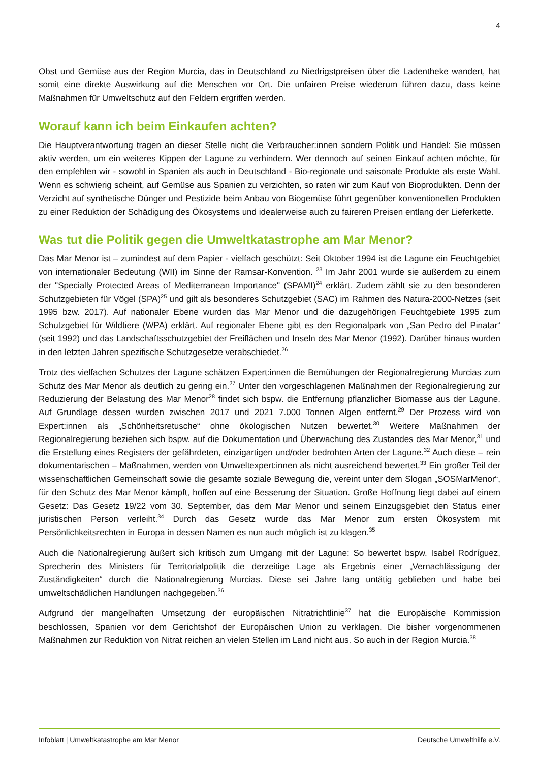4
Obst und Gemüse aus der Region Murcia, das in Deutschland zu Niedrigstpreisen über die Ladentheke wandert, hat somit eine direkte Auswirkung auf die Menschen vor Ort. Die unfairen Preise wiederum führen dazu, dass keine Maßnahmen für Umweltschutz auf den Feldern ergriffen werden.
Worauf kann ich beim Einkaufen achten?
Die Hauptverantwortung tragen an dieser Stelle nicht die Verbraucher:innen sondern Politik und Handel: Sie müssen aktiv werden, um ein weiteres Kippen der Lagune zu verhindern. Wer dennoch auf seinen Einkauf achten möchte, für den empfehlen wir - sowohl in Spanien als auch in Deutschland - Bio-regionale und saisonale Produkte als erste Wahl. Wenn es schwierig scheint, auf Gemüse aus Spanien zu verzichten, so raten wir zum Kauf von Bioprodukten. Denn der Verzicht auf synthetische Dünger und Pestizide beim Anbau von Biogemüse führt gegenüber konventionellen Produkten zu einer Reduktion der Schädigung des Ökosystems und idealerweise auch zu faireren Preisen entlang der Lieferkette.
Was tut die Politik gegen die Umweltkatastrophe am Mar Menor?
Das Mar Menor ist – zumindest auf dem Papier - vielfach geschützt: Seit Oktober 1994 ist die Lagune ein Feuchtgebiet von internationaler Bedeutung (WII) im Sinne der Ramsar-Konvention. <sup>23</sup> Im Jahr 2001 wurde sie außerdem zu einem der "Specially Protected Areas of Mediterranean Importance" (SPAMI)<sup>24</sup> erklärt. Zudem zählt sie zu den besonderen Schutzgebieten für Vögel (SPA)<sup>25</sup> und gilt als besonderes Schutzgebiet (SAC) im Rahmen des Natura-2000-Netzes (seit 1995 bzw. 2017). Auf nationaler Ebene wurden das Mar Menor und die dazugehörigen Feuchtgebiete 1995 zum Schutzgebiet für Wildtiere (WPA) erklärt. Auf regionaler Ebene gibt es den Regionalpark von „San Pedro del Pinatar“ (seit 1992) und das Landschaftsschutzgebiet der Freiflächen und Inseln des Mar Menor (1992). Darüber hinaus wurden in den letzten Jahren spezifische Schutzgesetze verabschiedet.<sup>26</sup>
Trotz des vielfachen Schutzes der Lagune schätzen Expert:innen die Bemühungen der Regionalregierung Murcias zum Schutz des Mar Menor als deutlich zu gering ein.<sup>27</sup> Unter den vorgeschlagenen Maßnahmen der Regionalregierung zur Reduzierung der Belastung des Mar Menor<sup>28</sup> findet sich bspw. die Entfernung pflanzlicher Biomasse aus der Lagune. Auf Grundlage dessen wurden zwischen 2017 und 2021 7.000 Tonnen Algen entfernt.<sup>29</sup> Der Prozess wird von Expert:innen als „Schönheitsretusche“ ohne ökologischen Nutzen bewertet.<sup>30</sup> Weitere Maßnahmen der Regionalregierung beziehen sich bspw. auf die Dokumentation und Überwachung des Zustandes des Mar Menor,<sup>31</sup> und die Erstellung eines Registers der gefährdeten, einzigartigen und/oder bedrohten Arten der Lagune.<sup>32</sup> Auch diese – rein dokumentarischen – Maßnahmen, werden von Umweltexpert:innen als nicht ausreichend bewertet.<sup>33</sup> Ein großer Teil der wissenschaftlichen Gemeinschaft sowie die gesamte soziale Bewegung die, vereint unter dem Slogan „SOSMarMenor“, für den Schutz des Mar Menor kämpft, hoffen auf eine Besserung der Situation. Große Hoffnung liegt dabei auf einem Gesetz: Das Gesetz 19/22 vom 30. September, das dem Mar Menor und seinem Einzugsgebiet den Status einer juristischen Person verleiht.<sup>34</sup> Durch das Gesetz wurde das Mar Menor zum ersten Ökosystem mit Persönlichkeitsrechten in Europa in dessen Namen es nun auch möglich ist zu klagen.<sup>35</sup>
Auch die Nationalregierung äußert sich kritisch zum Umgang mit der Lagune: So bewertet bspw. Isabel Rodríguez, Sprecherin des Ministers für Territorialpolitik die derzeitige Lage als Ergebnis einer „Vernachlässigung der Zuständigkeiten“ durch die Nationalregierung Murcias. Diese sei Jahre lang untätig geblieben und habe bei umweltschädlichen Handlungen nachgegeben.<sup>36</sup>
Aufgrund der mangelhaften Umsetzung der europäischen Nitratrichtlinie<sup>37</sup> hat die Europäische Kommission beschlossen, Spanien vor dem Gerichtshof der Europäischen Union zu verklagen. Die bisher vorgenommenen Maßnahmen zur Reduktion von Nitrat reichen an vielen Stellen im Land nicht aus. So auch in der Region Murcia.<sup>38</sup>
Infoblatt | Umweltkatastrophe am Mar Menor Deutsche Umwelthilfe e.V.